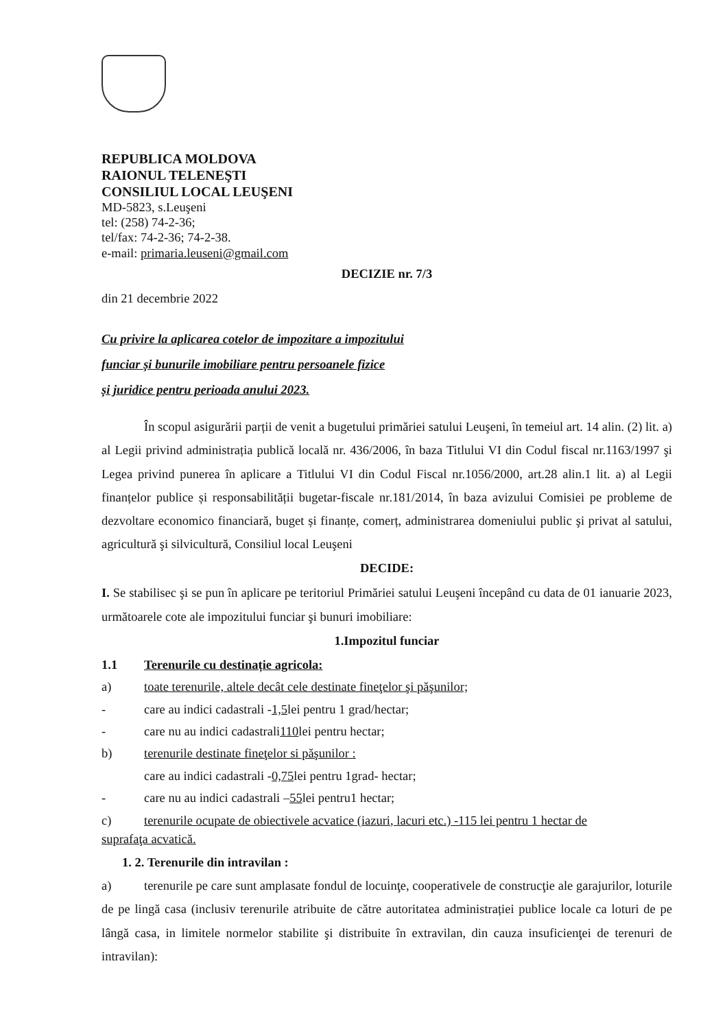REPUBLICA MOLDOVA
RAIONUL TELENEŞTI
CONSILIUL LOCAL LEUŞENI
MD-5823, s.Leuşeni
tel: (258) 74-2-36;
tel/fax: 74-2-36; 74-2-38.
e-mail: primaria.leuseni@gmail.com
DECIZIE nr. 7/3
din 21 decembrie 2022
Cu privire la aplicarea cotelor de impozitare a impozitului
funciar și bunurile imobiliare pentru persoanele fizice
și juridice pentru perioada anului 2023.
În scopul asigurării parții de venit a bugetului primăriei satului Leuşeni, în temeiul art. 14 alin. (2) lit. a) al Legii privind administrația publică locală nr. 436/2006, în baza Titlului VI din Codul fiscal nr.1163/1997 şi Legea privind punerea în aplicare a Titlului VI din Codul Fiscal nr.1056/2000, art.28 alin.1 lit. a) al Legii finanțelor publice și responsabilității bugetar-fiscale nr.181/2014, în baza avizului Comisiei pe probleme de dezvoltare economico financiară, buget și finanțe, comerț, administrarea domeniului public şi privat al satului, agricultură şi silvicultură, Consiliul local Leuşeni
DECIDE:
I. Se stabilisec şi se pun în aplicare pe teritoriul Primăriei satului Leuşeni începând cu data de 01 ianuarie 2023, următoarele cote ale impozitului funciar şi bunuri imobiliare:
1.Impozitul funciar
1.1 Terenurile cu destinație agricola:
a) toate terenurile, altele decât cele destinate fineţelor şi păşunilor;
- care au indici cadastrali - 1,5 lei pentru 1 grad/hectar;
- care nu au indici cadastrali 110 lei pentru hectar;
b) terenurile destinate fineţelor si păşunilor :
care au indici cadastrali - 0,75 lei pentru 1grad- hectar;
- care nu au indici cadastrali – 55 lei pentru1 hectar;
c) terenurile ocupate de obiectivele acvatice (iazuri, lacuri etc.) -115 lei pentru 1 hectar de
suprafaţa acvatică.
1. 2. Terenurile din intravilan :
a) terenurile pe care sunt amplasate fondul de locuinţe, cooperativele de construcţie ale garajurilor, loturile de pe lingă casa (inclusiv terenurile atribuite de către autoritatea administrației publice locale ca loturi de pe lângă casa, in limitele normelor stabilite şi distribuite în extravilan, din cauza insuficienţei de terenuri de intravilan):